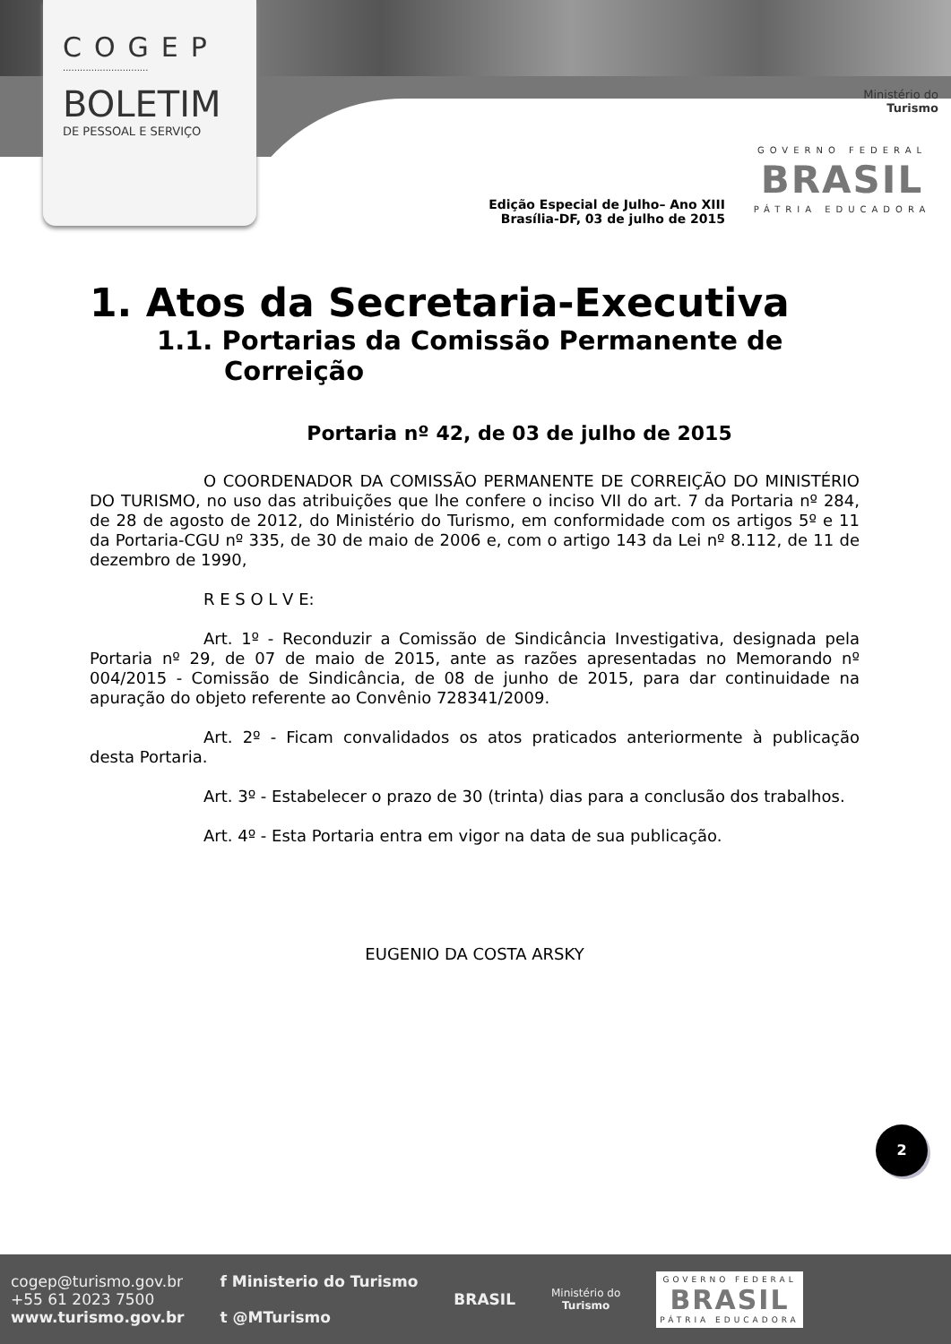COGEP
..............................
BOLETIM
DE PESSOAL E SERVIÇO
Ministério do
Turismo
GOVERNO FEDERAL
BRASIL
PÁTRIA EDUCADORA
Edição Especial de Julho– Ano XIII
Brasília-DF, 03 de julho de 2015
1. Atos da Secretaria-Executiva
1.1. Portarias da Comissão Permanente de Correição
Portaria nº 42, de 03 de julho de 2015
O COORDENADOR DA COMISSÃO PERMANENTE DE CORREIÇÃO DO MINISTÉRIO DO TURISMO, no uso das atribuições que lhe confere o inciso VII do art. 7 da Portaria nº 284, de 28 de agosto de 2012, do Ministério do Turismo, em conformidade com os artigos 5º e 11 da Portaria-CGU nº 335, de 30 de maio de 2006 e, com o artigo 143 da Lei nº 8.112, de 11 de dezembro de 1990,
R E S O L V E:
Art. 1º - Reconduzir a Comissão de Sindicância Investigativa, designada pela Portaria nº 29, de 07 de maio de 2015, ante as razões apresentadas no Memorando nº 004/2015 - Comissão de Sindicância, de 08 de junho de 2015, para dar continuidade na apuração do objeto referente ao Convênio 728341/2009.
Art. 2º - Ficam convalidados os atos praticados anteriormente à publicação desta Portaria.
Art. 3º - Estabelecer o prazo de 30 (trinta) dias para a conclusão dos trabalhos.
Art. 4º - Esta Portaria entra em vigor na data de sua publicação.
EUGENIO DA COSTA ARSKY
2
cogep@turismo.gov.br
+55 61 2023 7500
www.turismo.gov.br
f Ministerio do Turismo
t @MTurismo
BRASIL
Ministério do
Turismo
GOVERNO FEDERAL
BRASIL
PÁTRIA EDUCADORA